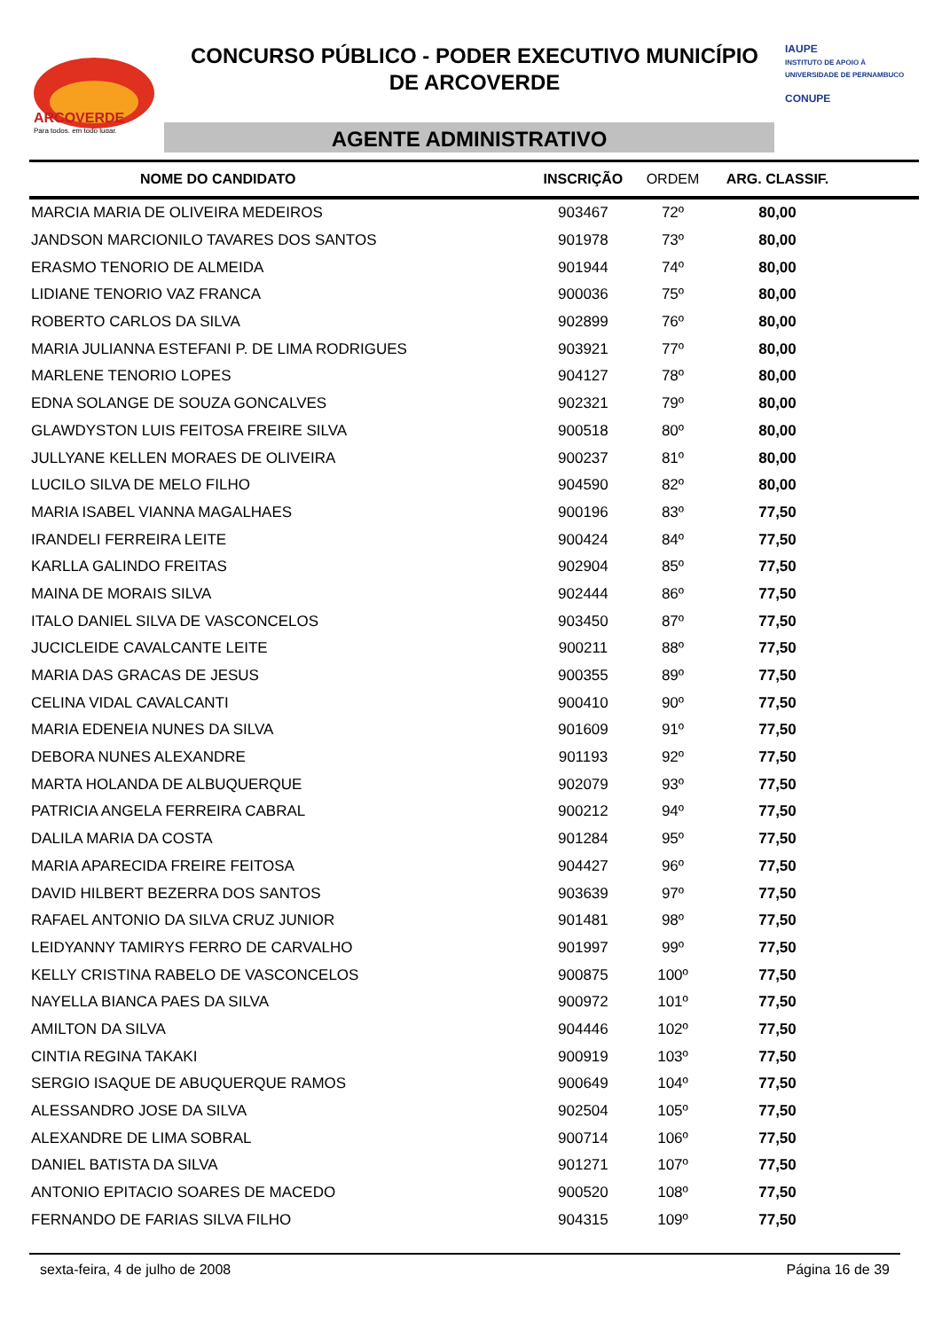ARCOVERDE
Para todos, em todo lugar.
CONCURSO PÚBLICO - PODER EXECUTIVO MUNICÍPIO
DE ARCOVERDE
AGENTE ADMINISTRATIVO
IAUPE
INSTITUTO DE APOIO À UNIVERSIDADE DE PERNAMBUCO
CONUPE
| NOME DO CANDIDATO | INSCRIÇÃO | ORDEM | ARG. CLASSIF. | |
| --- | --- | --- | --- | --- |
| MARCIA MARIA DE OLIVEIRA MEDEIROS | 903467 | 72º | 80,00 | |
| JANDSON MARCIONILO TAVARES DOS SANTOS | 901978 | 73º | 80,00 | |
| ERASMO TENORIO DE ALMEIDA | 901944 | 74º | 80,00 | |
| LIDIANE TENORIO VAZ FRANCA | 900036 | 75º | 80,00 | |
| ROBERTO CARLOS DA SILVA | 902899 | 76º | 80,00 | |
| MARIA JULIANNA ESTEFANI P. DE LIMA RODRIGUES | 903921 | 77º | 80,00 | |
| MARLENE TENORIO LOPES | 904127 | 78º | 80,00 | |
| EDNA SOLANGE DE SOUZA GONCALVES | 902321 | 79º | 80,00 | |
| GLAWDYSTON LUIS FEITOSA FREIRE SILVA | 900518 | 80º | 80,00 | |
| JULLYANE KELLEN MORAES DE OLIVEIRA | 900237 | 81º | 80,00 | |
| LUCILO SILVA DE MELO FILHO | 904590 | 82º | 80,00 | |
| MARIA ISABEL VIANNA MAGALHAES | 900196 | 83º | 77,50 | |
| IRANDELI FERREIRA LEITE | 900424 | 84º | 77,50 | |
| KARLLA GALINDO FREITAS | 902904 | 85º | 77,50 | |
| MAINA DE MORAIS SILVA | 902444 | 86º | 77,50 | |
| ITALO DANIEL SILVA DE VASCONCELOS | 903450 | 87º | 77,50 | |
| JUCICLEIDE CAVALCANTE LEITE | 900211 | 88º | 77,50 | |
| MARIA DAS GRACAS DE JESUS | 900355 | 89º | 77,50 | |
| CELINA VIDAL CAVALCANTI | 900410 | 90º | 77,50 | |
| MARIA EDENEIA NUNES DA SILVA | 901609 | 91º | 77,50 | |
| DEBORA NUNES ALEXANDRE | 901193 | 92º | 77,50 | |
| MARTA HOLANDA DE ALBUQUERQUE | 902079 | 93º | 77,50 | |
| PATRICIA ANGELA FERREIRA CABRAL | 900212 | 94º | 77,50 | |
| DALILA MARIA DA COSTA | 901284 | 95º | 77,50 | |
| MARIA APARECIDA FREIRE FEITOSA | 904427 | 96º | 77,50 | |
| DAVID HILBERT BEZERRA DOS SANTOS | 903639 | 97º | 77,50 | |
| RAFAEL ANTONIO DA SILVA CRUZ JUNIOR | 901481 | 98º | 77,50 | |
| LEIDYANNY TAMIRYS FERRO DE CARVALHO | 901997 | 99º | 77,50 | |
| KELLY CRISTINA RABELO DE VASCONCELOS | 900875 | 100º | 77,50 | |
| NAYELLA BIANCA PAES DA SILVA | 900972 | 101º | 77,50 | |
| AMILTON DA SILVA | 904446 | 102º | 77,50 | |
| CINTIA REGINA TAKAKI | 900919 | 103º | 77,50 | |
| SERGIO ISAQUE DE ABUQUERQUE RAMOS | 900649 | 104º | 77,50 | |
| ALESSANDRO JOSE DA SILVA | 902504 | 105º | 77,50 | |
| ALEXANDRE DE LIMA SOBRAL | 900714 | 106º | 77,50 | |
| DANIEL BATISTA DA SILVA | 901271 | 107º | 77,50 | |
| ANTONIO EPITACIO SOARES DE MACEDO | 900520 | 108º | 77,50 | |
| FERNANDO DE FARIAS SILVA FILHO | 904315 | 109º | 77,50 | |
sexta-feira, 4 de julho de 2008 Página 16 de 39